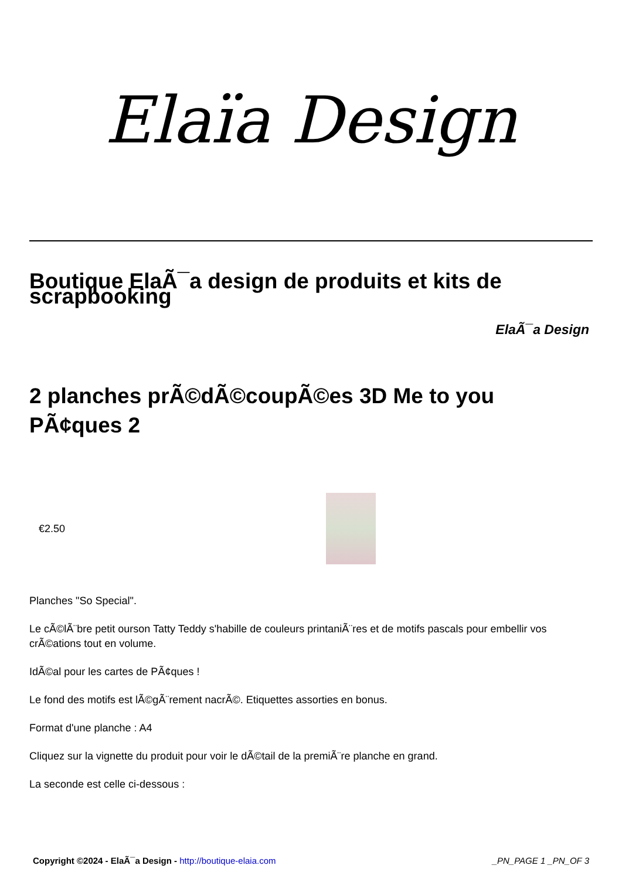Elaïa Design
Boutique ElaÃ¯a design de produits et kits de scrapbooking
ElaÃ¯a Design
2 planches prÃ©dÃ©coupÃ©es 3D Me to you PÃ¢ques 2
€2.50
Planches "So Special".
Le cÃ©lÃ¨bre petit ourson Tatty Teddy s'habille de couleurs printaniÃ¨res et de motifs pascals pour embellir vos crÃ©ations tout en volume.
IdÃ©al pour les cartes de PÃ¢ques !
Le fond des motifs est lÃ©gÃ¨rement nacrÃ©. Etiquettes assorties en bonus.
Format d'une planche : A4
Cliquez sur la vignette du produit pour voir le dÃ©tail de la premiÃ¨re planche en grand.
La seconde est celle ci-dessous :
Copyright ©2024 - ElaÃ¯a Design - http://boutique-elaia.com
_PN_PAGE 1 _PN_OF 3